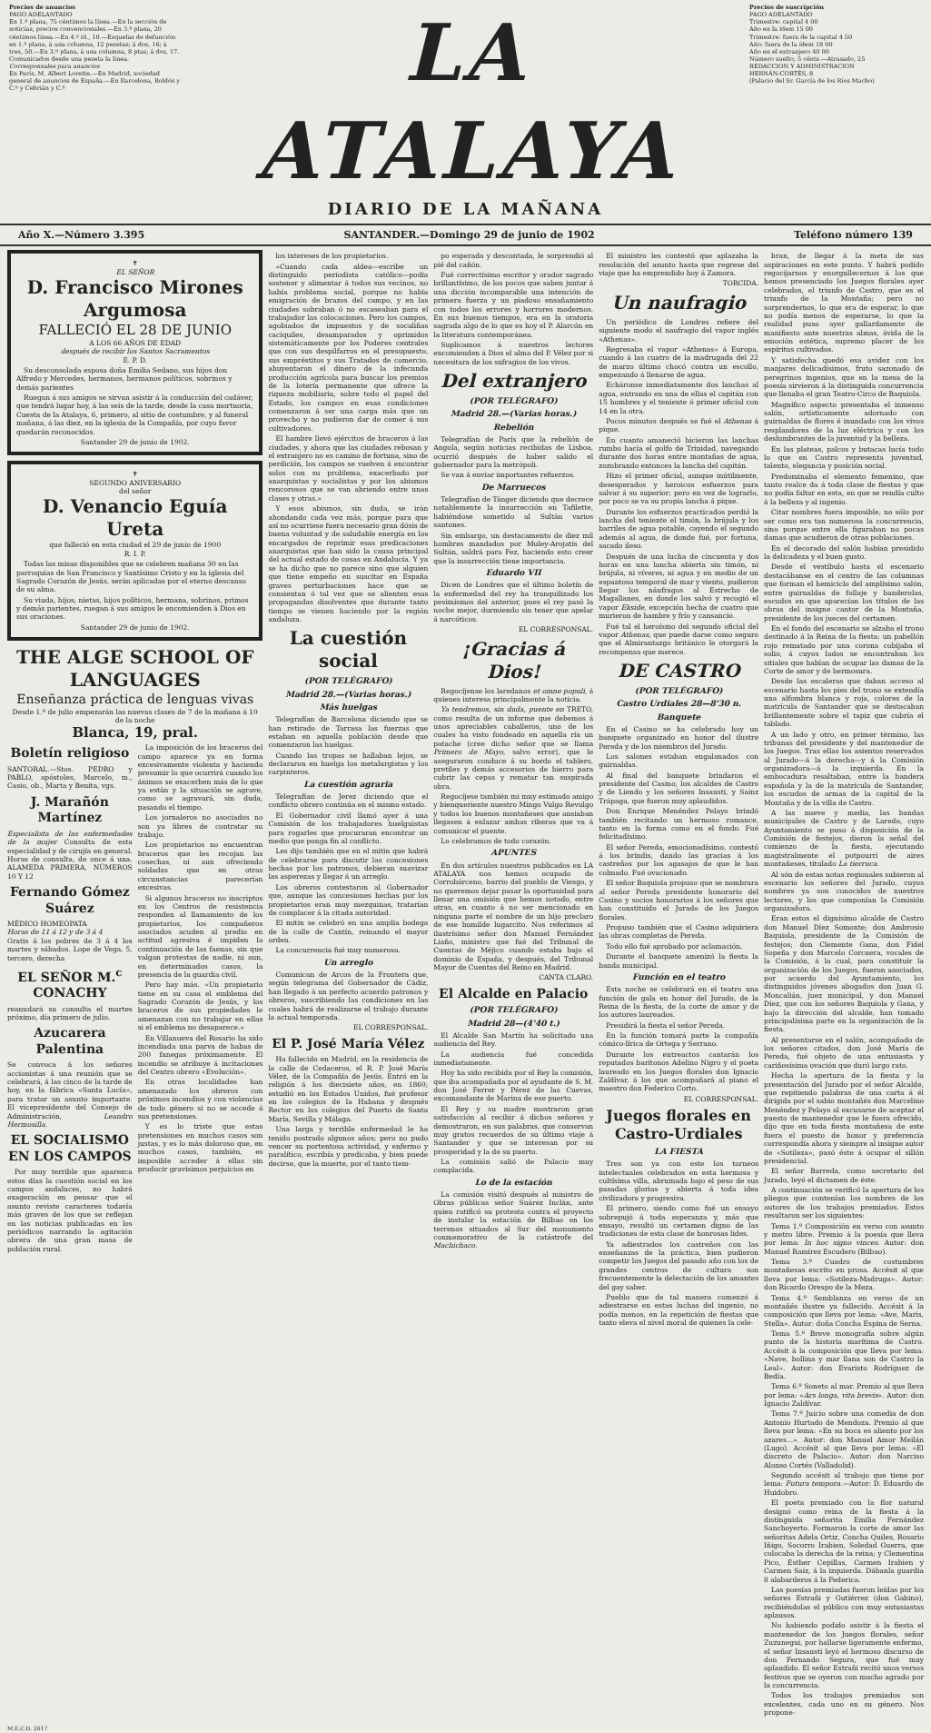Precios de anuncios
PAGO ADELANTADO
En 1.ª plana, 75 céntimos la línea.—En la sección de noticias, precios convencionales.—En 3.ª plana, 20 céntimos línea.—En 4.ª íd., 10.—Esquelas de defunción: en 1.ª plana, á una columna, 12 pesetas; á dos, 16; á tres, 50.—En 3.ª plana, á una columna, 8 ptas; á dos, 17. Comunicados desde una peseta la línea.
Corresponsales para anuncios
En París, M. Albert Lorette.—En Madrid, sociedad general de anuncios de España.—En Barcelona, Roldós y C.ª y Cebrián y C.ª
LA ATALAYA
DIARIO DE LA MAÑANA
Precios de suscripción
PAGO ADELANTADO
Trimestre: capital 4 00
Año en la ídem 15 00
Trimestre: fuera de la capital 4 50
Año: fuera de la ídem 18 00
Año en el extranjero 40 00
Número suelto, 5 cénts.—Atrasado, 25
REDACCION Y ADMINISTRACION
HERNÁN-CORTÉS, 8
(Palacio del Sr. García de los Ríos Macho)
Año X.—Número 3.395 SANTANDER.—Domingo 29 de junio de 1902 Teléfono número 139
✝
EL SEÑOR
D. Francisco Mirones Argumosa
FALLECIÓ EL 28 DE JUNIO
A LOS 66 AÑOS DE EDAD
después de recibir los Santos Sacramentos
E. P. D.
Su desconsolada esposa doña Emilia Sedano, sus hijos don Alfredo y Mercedes, hermanos, hermanos políticos, sobrinos y demás parientes
Ruegan á sus amigos se sirvan asistir á la conducción del cadáver, que tendrá lugar hoy, á las seis de la tarde, desde la casa mortuoria, Cuesta de la Atalaya, 6, primero, al sitio de costumbre, y al funeral mañana, á las diez, en la iglesia de la Compañía, por cuyo favor quedarán reconocidos.
Santander 29 de junio de 1902.
✝
SEGUNDO ANIVERSARIO
del señor
D. Venancio Eguía Ureta
que falleció en esta ciudad el 29 de junio de 1900
R. I. P.
Todas las misas disponibles que se celebren mañana 30 en las parroquias de San Francisco y Santísimo Cristo y en la iglesia del Sagrado Corazón de Jesús, serán aplicadas por el eterno descanso de su alma.
Su viuda, hijos, nietas, hijos políticos, hermana, sobrinos, primos y demás parientes, ruegan á sus amigos le encomienden á Dios en sus oraciones.
Santander 29 de junio de 1902.
THE ALGE SCHOOL OF LANGUAGES
Enseñanza práctica de lenguas vivas
Desde 1.º de julio empezarán las nuevas clases de 7 de la mañana á 10 de la noche
Blanca, 19, pral.
Boletín religioso
SANTORAL.—Stos. PEDRO y PABLO, apóstoles, Marcelo, m., Casio, ob., Marta y Benita, vgs.
J. Marañón Martínez
Especialista de las enfermedades de la mujer Consulta de esta especialidad y de cirujía en general. Horas de consulta, de once á una. ALAMEDA PRIMERA, NÚMEROS 10 Y 12
Fernando Gómez Suárez
MÉDICO HOMEÓPATA
Horas de 11 á 12 y de 3 á 4
Gratis á los pobres de 3 á 4 los martes y sábados. Lope de Vega, 5, tercero, derecha
EL SEÑOR M.<sup>c</sup> CONACHY
reanudará su consulta el martes próximo, día primero de julio.
Azucarera Palentina
Se convoca á los señores accionistas á una reunión que se celebrará, á las cinco de la tarde de hoy, en la fábrica «Santa Lucía», para tratar un asunto importante. El vicepresidente del Consejo de Administración, Leandro Hermosilla.
EL SOCIALISMO EN LOS CAMPOS
Por muy terrible que aparezca estos días la cuestión social en los campos andaluces, no habrá exageración en pensar que el asunto reviste caracteres todavía más graves de los que se reflejan en las noticias publicadas en los periódicos narrando la agitación obrera de una gran masa de población rural.
La imposición de los braceros del campo aparece ya en forma excesivamente violenta y haciendo presumir lo que ocurrirá cuando los ánimos se exacerben más de lo que ya están y la situación se agrave, como se agravará, sin duda, pasando el tiempo.
Los jornaleros no asociados no son ya libres de contratar su trabajo.
Los propietarios no encuentran braceros que les recojan las cosechas, ni aun ofreciendo soldadas que en otras circunstancias parecerían excesivas.
Si algunos braceros no inscriptos en los Centros de resistencia responden al llamamiento de los propietarios, los compañeros asociados acuden al predio en actitud agresiva é impiden la continuación de las faenas, sin que valgan protestas de nadie, ni aun, en determinados casos, la presencia de la guardia civil.
Pero hay más. «Un propietario tiene en su casa el emblema del Sagrado Corazón de Jesús, y los braceros de sus propiedades le amenazan con no trabajar en ellas si el emblema no desaparece.»
En Villanueva del Rosario ha sido incendiada una parva de habas de 200 fanegas próximamente. El incendio se atribuye á incitaciones del Centro obrero «Evolución».
En otras localidades han amenazado los obreros con próximos incendios y con violencias de todo género si no se accede á sus pretensiones.
Y es lo triste que estas pretensiones en muchos casos son justas, y es lo más doloroso que, en muchos casos, también, es imposible acceder á ellas sin producir gravísimos perjuicios en
los intereses de los propietarios.
«Cuando cada aldea—escribe un distinguido periodista católico—podía sostener y alimentar á todos sus vecinos, no había problema social, porque no había emigración de brazos del campo, y en las ciudades sobraban ó no escaseaban para el trabajador las colocaciones. Pero los campos, agobiados de impuestos y de socaliñas caciquiles, desamparados y oprimidos sistemáticamente por los Poderes centrales que con sus despilfarros en el presupuesto, sus empréstitos y sus Tratados de comercio, ahuyentaron el dinero de la infecunda producción agrícola para buscar los premios de la lotería permanente que ofrece la riqueza mobiliaria, sobre todo el papel del Estado, los campos en esas condiciones comenzaron á ser una carga más que un provecho y no pudieron dar de comer á sus cultivadores.
El hambre llevó ejércitos de braceros á las ciudades, y ahora que las ciudades rebosan y el extranjero no es camino de fortuna, sino de perdición, los campos se vuelven á encontrar solos con su problema, exacerbado por anarquistas y socialistas y por los abismos rencorosos que se van abriendo entre unas clases y otras.»
Y esos abismos, sin duda, se irán ahondando cada vez más, porque para que así no ocurriese fuera necesario gran dósis de buena voluntad y de saludable energía en los encargados de reprimir esas predicaciones anarquistas que han sido la causa principal del actual estado de cosas en Andalucía. Y ya se ha dicho que no parece sino que alguien que tiene empeño en suscitar en España graves perturbaciones hace que se consientan ó tal vez que se alienten esas propagandas disolventes que durante tanto tiempo se vienen haciendo por la región andaluza.
La cuestión social
(POR TELÉGRAFO)
Madrid 28.—(Varias horas.)
Más huelgas
Telegrafían de Barcelona diciendo que se han retirado de Tarrasa las fuerzas que estaban en aquella población desde que comenzaron las huelgas.
Cuando las tropas se hallaban lejos, se declararon en huelga los metalurgistas y los carpinteros.
La cuestión agraria
Telegrafían de Jerez diciendo que el conflicto obrero continúa en el mismo estado.
El Gobernador civil llamó ayer á una Comisión de los trabajadores huelguistas para rogarles que procuraran encontrar un medio que ponga fin al conflicto.
Les dijo también que en el mitin que habrá de celebrarse para discutir las concesiones hechas por los patronos, debieran suavizar las asperezas y llegar á un arreglo.
Los obreros contestaron al Gobernador que, aunque las concesiones hechas por los propietarios eran muy mezquinas, tratarían de complacer á la citada autoridad.
El mitin se celebró en una amplia bodega de la calle de Cantín, reinando el mayor orden.
La concurrencia fué muy numerosa.
Un arreglo
Comunican de Arcos de la Frontera que, según telegrama del Gobernador de Cádiz, han llegado á un perfecto acuerdo patronos y obreros, suscribiendo las condiciones en las cuales habrá de realizarse el trabajo durante la actual temporada.
EL CORRESPONSAL.
El P. José María Vélez
Ha fallecido en Madrid, en la residencia de la calle de Cedaceros, el R. P. José María Vélez, de la Compañía de Jesús. Entró en la religión á los diecisiete años, en 1860; estudió en los Estados Unidos, fué profesor en los colegios de la Habana y después Rector en los colegios del Puerto de Santa María, Sevilla y Málaga.
Una larga y terrible enfermedad le ha tenido postrado algunos años; pero no pudo vencer su portentosa actividad, y enfermo y paralítico, escribía y predicaba, y bien puede decirse, que la muerte, por el tanto tiem-
po esperada y descontada, le sorprendió al pié del cañón.
Fué correctísimo escritor y orador sagrado brillantísimo, de los pocos que saben juntar á una dicción incomparable una intención de primera fuerza y un piadoso ensañamiento con todos los errores y horrores modernos. En sus buenos tiempos, era en la oratoria sagrada algo de lo que es hoy el P. Alarcón en la literatura contemporánea.
Suplicamos á nuestros lectores encomienden á Dios el alma del P. Vélez por si necesitara de los sufragios de los vivos.
Del extranjero
(POR TELÉGRAFO)
Madrid 28.—(Varias horas.)
Rebelión
Telegrafían de París que la rebelión de Angola, según noticias recibidas de Lisboa, ocurrió después de haber salido el gobernador para la metrópoli.
Se van á enviar importantes refuerzos.
De Marruecos
Telegrafían de Tánger diciendo que decrece notablemente la insurrección en Tafilette, habiéndose sometido al Sultán varios santones.
Sin embargo, un destacamento de diez mil hombres mandados por Muley-Arojatis del Sultán, saldrá para Fez, haciendo esto creer que la insurrección tiene importancia.
Eduardo VII
Dicen de Londres que el último boletín de la enfermedad del rey ha tranquilizado los pesimismos del anterior, pues el rey pasó la noche mejor, durmiendo sin tener que apelar á narcóticos.
EL CORRESPONSAL.
¡Gracias á Dios!
Regocíjense los laredanos et omne populi, á quienes interesa principalmente la noticia.
Ya tendremos, sin duda, puente en TRETO, como resulta de un informe que debemos á unos apreciables caballeros, uno de los cuales ha visto fondeado en aquella ría un patache (cree dicho señor que se llama Primero de Mayo, salvo error), que le aseguraron conduce á su bordo el tablero, pretiles y demás accesorios de hierro para cubrir las cepas y rematar tan suspirada obra.
Regocíjese también mi muy estimado amigo y bienqueriente nuestro Mingo Vulgo Revulgo y todos los buenos montañeses que ansiaban llegasen á enlazar ambas riberas que va á comunicar el puente.
Lo celebramos de todo corazón.
APUNTES
En dos artículos nuestros publicados en LA ATALAYA nos hemos ocupado de Corrobárceno, barrio del pueblo de Viesgo, y no queremos dejar pasar la oportunidad para llenar una omisión que hemos notado, entre otras, en cuanto á no ser mencionado en ninguna parte el nombre de un hijo preclaro de ese humilde lugarcito. Nos referimos al ilustrísimo señor don Manuel Fernández Liaño, ministro que fué del Tribunal de Cuentas de Méjico cuando estaba bajo el dominio de España, y después, del Tribunal Mayor de Cuentas del Reino en Madrid.
CANTA CLARO.
El Alcalde en Palacio
(POR TELÉGRAFO)
Madrid 28—(4'40 t.)
El Alcalde San Martín ha solicitado una audiencia del Rey.
La audiencia fué concedida inmediatamente.
Hoy ha sido recibida por el Rey la comisión, que iba acompañada por el ayudante de S. M. don José Ferrer y Pérez de las Cuevas, excomandante de Marina de ese puerto.
El Rey y su madre mostraron gran satisfacción al recibir á dichos señores y demostraron, en sus palabras, que conservan muy gratos recuerdos de su último viaje á Santander y que se interesan por su prosperidad y la de su puerto.
La comisión salió de Palacio muy complacida.
Lo de la estación
La comisión visitó después al ministro de Obras públicas señor Suárez Inclán, ante quien ratificó su protesta contra el proyecto de instalar la estación de Bilbao en los terrenos situados al Sur del monumento conmemorativo de la catástrofe del Machichaco.
El ministro les contestó que aplazaba la resolución del asunto hasta que regrese del viaje que ha emprendido hoy á Zamora.
TORCIDA.
Un naufragio
Un periódico de Londres refiere del siguiente modo el naufragio del vapor inglés «Athenas».
Regresaba el vapor «Athenas» á Europa, cuando á las cuatro de la madrugada del 22 de marzo último chocó contra un escollo, empezando á llenarse de agua.
Echáronse inmediatamente dos lanchas al agua, entrando en una de ellas el capitán con 15 hombres y el teniente ó primer oficial con 14 en la otra.
Pocos minutos después se fué el Athenas á pique.
En cuanto amaneció hicieron las lanchas rumbo hacia el golfo de Trinidad, navegando durante dos horas entre montañas de agua, zozobrando entonces la lancha del capitán.
Hizo el primer oficial, aunque inútilmente, desesperados y heroicos esfuerzos para salvar á su superior; pero en vez de lograrlo, por poco se va su propia lancha á pique.
Durante los esfuerzos practicados perdió la lancha del teniente el timón, la brújula y los barriles de agua potable, cayendo el segundo además al agua, de donde fué, por fortuna, sacado ileso.
Después de una lucha de cincuenta y dos horas en una lancha abierta sin timón, ni brújula, ni víveres, ni agua y en medio de un espantoso temporal de mar y viento, pudieron llegar los náufragos al Estrecho de Magallanes, en donde los salvó y recogió el vapor Ekside, excepción hecha de cuatro que murieron de hambre y frío y cansancio.
Fué tal el heroísmo del segundo oficial del vapor Athenas, que puede darse como seguro que el Almirantazgo británico le otorgará la recompensa que merece.
DE CASTRO
(POR TELÉGRAFO)
Castro Urdiales 28—8'30 n.
Banquete
En el Casino se ha celebrado hoy un banquete organizado en honor del ilustre Pereda y de los miembros del Jurado.
Los salones estaban engalanados con guirnaldas.
Al final del banquete brindaron el presidente del Casino, los alcaldes de Castro y de Liendo y los señores Insausti, y Sainz Trápaga, que fueron muy aplaudidos.
Don Enrique Menéndez Pelayo brindó también recitando un hermoso romance, tanto en la forma como en el fondo. Fué felicitadísimo.
El señor Pereda, emocionadísimo, contestó á los brindis, dando las gracias á los castreños por los agasajos de que le han colmado. Fué ovacionado.
El señor Baquiola propuso que se nombrara al señor Pereda presidente honorario del Casino y socios honorarios á los señores que han constituído el Jurado de los Juegos florales.
Propuso también que el Casino adquiriera las obras completas de Pereda.
Todo ello fué aprobado por aclamación.
Durante el banquete amenizó la fiesta la banda municipal.
Función en el teatro
Esta noche se celebrará en el teatro una función de gala en honor del Jurado, de la Reina de la fiesta, de la corte de amor y de los autores laureados.
Presidirá la fiesta el señor Pereda.
En la función tomará parte la compañía cómico-lírica de Ortega y Serrano.
Durante los entreactos cantarán los reputados barítonos Adelino Nigro y el poeta laureado en los Juegos florales don Ignacio Zaldívar, á los que acompañará al piano el maestro don Federico Corto.
EL CORRESPONSAL.
Juegos florales en Castro-Urdiales
LA FIESTA
Tres son ya con este los torneos intelectuales celebrados en esta hermosa y cultísima villa, abrumada bajo el peso de sus pasadas glorias y abierta á toda idea civilizadora y progresiva.
El primero, siendo como fué un ensayo sobrepujó á toda esperanza y, más que ensayo, resultó un certamen digno de las tradiciones de esta clase de honrosas lides.
Ya adiestrados los castreños con las enseñanzas de la práctica, bien pudieron competir los Juegos del pasado año con los de grandes centros de cultura son frecuentemente la delectación de los amantes del gay saber.
Pueblo que de tal manera comenzó á adiestrarse en estas luchas del ingenio, no podía menos, en la repetición de fiestas que tanto eleva el nivel moral de quienes la cele-
bran, de llegar á la meta de sus aspiraciones en este punto. Y habrá podido regocijarnos y enorgullecernos á los que hemos presenciado los Juegos florales ayer celebrados, el triunfo de Castro, que es el triunfo de la Montaña; pero no sorprendernos, lo que era de esperar, lo que no podía menos de esperarse, lo que la realidad puso ayer gallardamente de manifiesto ante nuestras almas, ávida de la emoción estética, supremo placer de los espíritus cultivados.
Y satisfecha quedó esa avidez con los manjares delicadísimos, fruto sazonado de peregrinos ingenios, que en la mesa de la poesía sirvieron á la distinguida concurrencia que llenaba el gran Teatro-Circo de Baquiola.
Magnífico aspecto presentaba el inmenso salón, artísticamente adornado con guirnaldas de flores é inundado con los vivos resplandores de la luz eléctrica y con los deslumbrantes de la juventud y la belleza.
En las plateas, palcos y butacas lucía todo lo que en Castro representa juventud, talento, elegancia y posición social.
Predominaba el elemento femenino, que tanto realce da á toda clase de fiestas y que no podía faltar en esta, en que se rendía culto á la belleza y al ingenio.
Citar nombres fuera imposible, no sólo por ser como era tan numerosa la concurrencia, sino porque entre ella figuraban no pocas damas que acudieron de otras poblaciones.
En el decorado del salón habían presidido la delicadeza y el buen gusto.
Desde el vestíbulo hasta el escenario destacábanse en el centro de las columnas que forman el hemiciclo del amplísimo salón, entre guirnaldas de follaje y banderolas, escudos en que aparecían los títulos de las obras del insigne cantor de la Montaña, presidente de los jueces del certamen.
En el fondo del escenario se alzaba el trono destinado á la Reina de la fiesta: un pabellón rojo rematado por una corona cobijaba el solio, á cuyos lados se encontraban los sitiales que habían de ocupar las damas de la Corte de amor y de hermosura.
Desde las escaleras que daban acceso al escenario hasta los pies del trono se extendía una alfombra blanca y roja, colores de la matrícula de Santander que se destacaban brillantemente sobre el tapiz que cubría el tablado.
A un lado y otro, en primer término, las tribunas del presidente y del mantenedor de los Juegos. Tras ellas los asientos reservados al Jurado—á la derecha—y á la Comisión organizadora—á la izquierda. En la embocadura resaltaban, entre la bandera española y la de la matrícula de Santander, los escudos de armas de la capital de la Montaña y de la villa de Castro.
A las nueve y media, las bandas municipales de Castro y de Laredo, cuyo Ayuntamiento se puso á disposición de la Comisión de festejos, dieron la señal del comienzo de la fiesta, ejecutando magistralmente el potpourrí de aires montañeses, titulado La tierruca.
Al són de estas notas regionales subieron al escenario los señores del Jurado, cuyos nombres ya son conocidos de nuestros lectores, y los que componían la Comisión organizadora.
Eran estos el dignísimo alcalde de Castro don Manuel Díez Somonte; don Ambrosio Baquiola, presidente de la Comisión de festejos; don Clemente Gana, don Fidel Sopeña y don Marcelo Corcuera, vocales de la Comisión, á la cual, para constituir la organización de los Juegos, fueron asociados, por acuerdo del Ayuntamiento, los distinguidos jóvenes abogados don Juan G. Moncalián, juez municipal, y don Manuel Díez, que con los señores Baquiola y Gana, y bajo la dirección del alcalde, han tomado principalísima parte en la organización de la fiesta.
Al presentarse en el salón, acompañado de los señores citados, don José María de Pereda, fué objeto de una entusiasta y cariñosísima ovación que duró largo rato.
Hecha la apertura de la fiesta y la presentación del Jurado por el señor Alcalde, que repitiendo palabras de una carta á él dirigida por el sabio montañés don Marcelino Menéndez y Pelayo al excusarse de aceptar el puesto de mantenedor que le fuera ofrecido, dijo que en toda fiesta montañesa de este fuera el puesto de honor y preferencia correspondía ahora y siempre al insigne autor de «Sotileza», pasó éste á ocupar el sillón presidencial.
El señor Barreda, como secretario del Jurado, leyó el dictamen de éste.
A continuación se verificó la apertura de los pliegos que contenían los nombres de los autores de los trabajos premiados. Estos resultaron ser los siguientes:
Tema 1.º Composición en verso con asunto y metro libre. Premio á la poesía que lleva por lema: In hoc signo vinces. Autor: don Manuel Ramírez Escudero (Bilbao).
Tema 3.º Cuadro de costumbres montañesas escrito en prosa. Accésit al que lleva por lema: «Sotileza-Madruga». Autor: don Ricardo Orespo de la Meza.
Tema 4.º Semblanza en verso de un montañés ilustre ya fallecido. Accésit á la composición que lleva por lema: «Ave, Maris, Stella». Autor: doña Concha Espina de Serna.
Tema 5.º Breve monografía sobre algún punto de la historia marítima de Castro. Accésit á la composición que lleva por lema: «Nave, bollina y mar llana son de Castro la Leal». Autor: don Evaristo Rodríguez de Bedía.
Tema 6.º Soneto al mar. Premio al que lleva por lema: «Ars longa, vita brevis». Autor: don Ignacio Zaldívar.
Tema 7.º Juicio sobre una comedia de don Antonio Hurtado de Mendoza. Premio al que lleva por lema: «En su boca es aliento por los azares...». Autor: don Manuel Amor Meilán (Lugo). Accésit al que lleva por lema: «El discreto de Palacio». Autor: don Narciso Alonso Cortés (Valladolid).
Segundo accésit al trabajo que tiene por lema: Futura tempora.—Autor: D. Eduardo de Huidobro.
El poeta premiado con la flor natural designó como reina de la fiesta á la distinguida señorita Emilia Fernández Sanchoyerto. Formaron la corte de amor las señoritas Adela Ortiz, Concha Quiles, Rosario Iñigo, Socorro Irabien, Soledad Guerra, que colocaba la derecha de la reina; y Clementina Pico, Esther Cepillas, Carmen Irabien y Carmen Saiz, á la izquierda. Dábanla guardia 8 alabarderos á la Federica.
Las poesías premiadas fueron leídas por los señores Estrañi y Gutiérrez (don Gabino), recibiéndolas el público con muy entusiastas aplausos.
No habiendo podido asistir á la fiesta el mantenedor de los Juegos florales, señor Zuzunegui, por hallarse ligeramente enfermo, el señor Insausti leyó el hermoso discurso de don Fernando Segura, que fué muy aplaudido. El señor Estrañi recitó unos versos festivos que se oyeron con mucho agrado por la concurrencia.
Todos los trabajos premiados son excelentes, cada uno en su género. Nos propone-
M.E.C.D. 2017